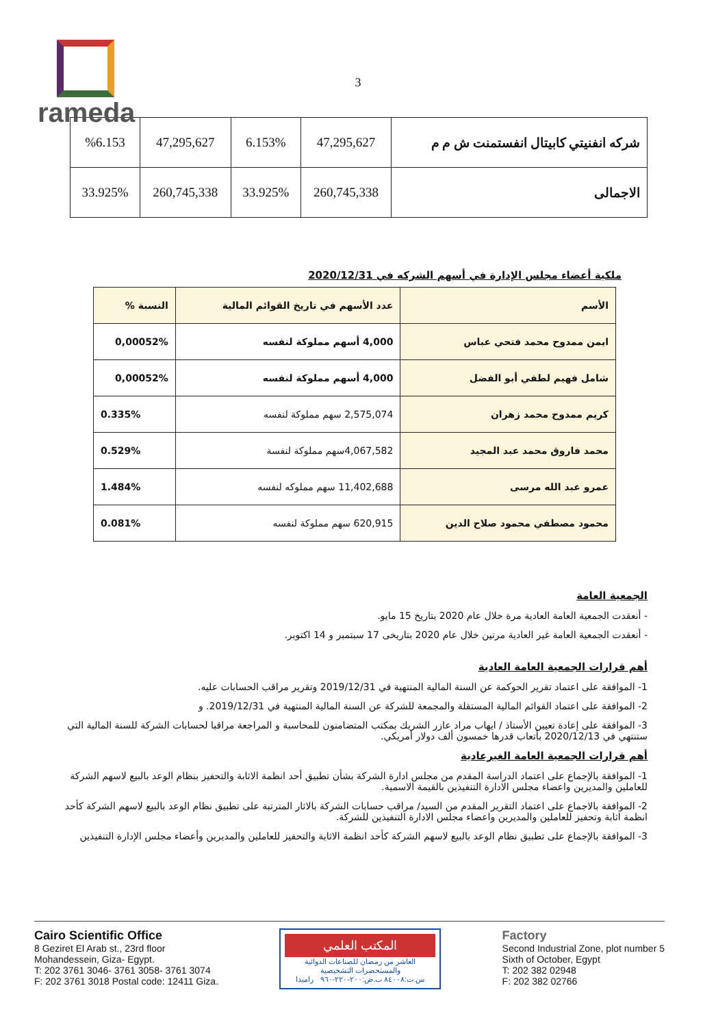rameda
3
| شركه انفنيتي كابيتال انفستمنت ش م م | 47,295,627 | 6.153% | 47,295,627 | %6.153 |
| الاجمالى | 260,745,338 | 33.925% | 260,745,338 | 33.925% |
ملكية أعضاء مجلس الإدارة في أسهم الشركه في 2020/12/31
| الأسم | عدد الأسهم في تاريخ القوائم المالية | النسبة % |
| --- | --- | --- |
| ايمن ممدوح محمد فتحي عباس | 4,000 أسهم مملوكة لنفسه | 0,00052% |
| شامل فهيم لطفي أبو الفضل | 4,000 أسهم مملوكة لنفسه | 0,00052% |
| كريم ممدوح محمد زهران | 2,575,074 سهم مملوكة لنفسه | 0.335% |
| محمد فاروق محمد عبد المجيد | 4,067,582سهم مملوكة لنفسة | 0.529% |
| عمرو عبد الله مرسى | 11,402,688 سهم مملوكه لنفسه | 1.484% |
| محمود مصطفي محمود صلاح الدين | 620,915 سهم مملوكة لنفسه | 0.081% |
الجمعية العامة
- أنعقدت الجمعية العامة العادية مرة خلال عام 2020 بتاريخ 15 مايو.
- أنعقدت الجمعية العامة غير العادية مرتين خلال عام 2020 بتاريخى 17 سبتمبر و 14 اكتوبر.
أهم قرارات الجمعية العامة العادية
1- الموافقة على اعتماد تقرير الحوكمة عن السنة المالية المنتهية في 2019/12/31 وتقرير مراقب الحسابات عليه.
2- الموافقة على اعتماد القوائم المالية المستقلة والمجمعة للشركة عن السنة المالية المنتهية في 2019/12/31. و
3- الموافقة على إعادة تعيين الأستاذ / ايهاب مراد عازر الشريك بمكتب المتضامنون للمحاسبة و المراجعة مراقبا لحسابات الشركة للسنة المالية التي ستنتهي في 2020/12/13 بأتعاب قدرها خمسون ألف دولار أمريكي.
أهم قرارات الجمعية العامة الغيرعادية
1- الموافقة بالإجماع على اعتماد الدراسة المقدم من مجلس ادارة الشركة بشأن تطبيق أحد انظمة الاثابة والتحفيز بنظام الوعد بالبيع لاسهم الشركة للعاملين والمديرين واعضاء مجلس الادارة التنفيذين بالقيمة الاسمية.
2- الموافقة بالاجماع على اعتماد التقرير المقدم من السيد/ مراقب حسابات الشركة بالاثار المترتبة على تطبيق نظام الوعد بالبيع لاسهم الشركة كأحد انظمة اثابة وتحفيز للعاملين والمديرين واعضاء مجلس الادارة التنفيذين للشركة.
3- الموافقة بالإجماع على تطبيق نظام الوعد بالبيع لاسهم الشركة كأحد انظمة الاثابة والتحفيز للعاملين والمديرين وأعضاء مجلس الإدارة التنفيذين
Cairo Scientific Office
8 Geziret El Arab st., 23rd floor
Mohandessein, Giza- Egypt.
T: 202 3761 3046- 3761 3058- 3761 3074
F: 202 3761 3018 Postal code: 12411 Giza.
المكتب العلمي
العاشر من رمضان للصناعات الدوائية والمستحضرات التشخيصية
س.ت:٨٤٠٠٨ ب.ض:٢٠٠-٢٢٠-٩٦٠ راميدا
Factory
Second Industrial Zone, plot number 5
Sixth of October, Egypt
T: 202 382 02948
F: 202 382 02766